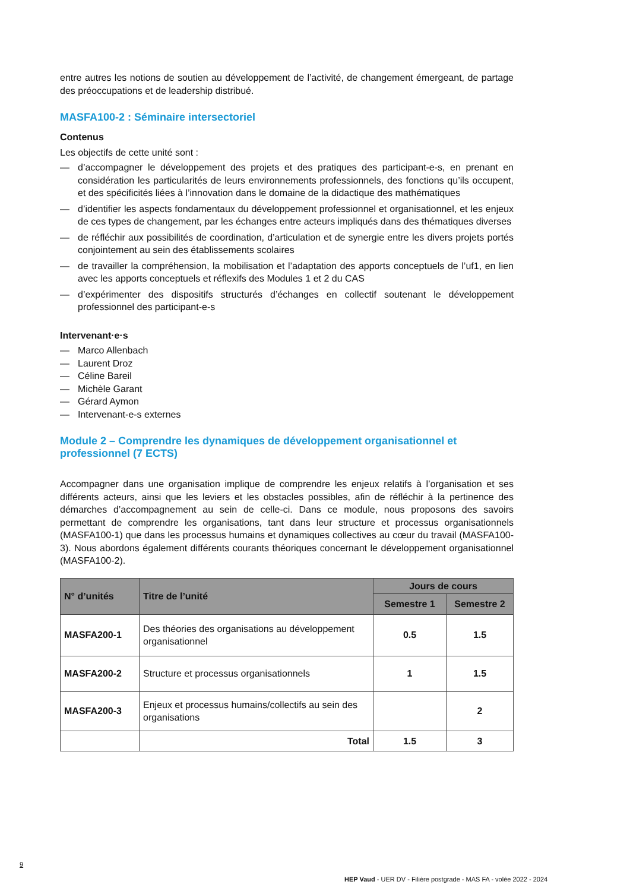entre autres les notions de soutien au développement de l’activité, de changement émergeant, de partage des préoccupations et de leadership distribué.
MASFA100-2 : Séminaire intersectoriel
Contenus
Les objectifs de cette unité sont :
— d’accompagner le développement des projets et des pratiques des participant-e-s, en prenant en considération les particularités de leurs environnements professionnels, des fonctions qu’ils occupent, et des spécificités liées à l’innovation dans le domaine de la didactique des mathématiques
— d’identifier les aspects fondamentaux du développement professionnel et organisationnel, et les enjeux de ces types de changement, par les échanges entre acteurs impliqués dans des thématiques diverses
— de réfléchir aux possibilités de coordination, d’articulation et de synergie entre les divers projets portés conjointement au sein des établissements scolaires
— de travailler la compréhension, la mobilisation et l’adaptation des apports conceptuels de l’uf1, en lien avec les apports conceptuels et réflexifs des Modules 1 et 2 du CAS
— d’expérimenter des dispositifs structurés d’échanges en collectif soutenant le développement professionnel des participant-e-s
Intervenant·e·s
— Marco Allenbach
— Laurent Droz
— Céline Bareil
— Michèle Garant
— Gérard Aymon
— Intervenant-e-s externes
Module 2 – Comprendre les dynamiques de développement organisationnel et professionnel (7 ECTS)
Accompagner dans une organisation implique de comprendre les enjeux relatifs à l’organisation et ses différents acteurs, ainsi que les leviers et les obstacles possibles, afin de réfléchir à la pertinence des démarches d’accompagnement au sein de celle-ci. Dans ce module, nous proposons des savoirs permettant de comprendre les organisations, tant dans leur structure et processus organisationnels (MASFA100-1) que dans les processus humains et dynamiques collectives au cœur du travail (MASFA100-3). Nous abordons également différents courants théoriques concernant le développement organisationnel (MASFA100-2).
| N° d’unités | Titre de l’unité | Jours de cours | |
| --- | --- | --- | --- |
| | | Semestre 1 | Semestre 2 |
| MASFA200-1 | Des théories des organisations au développement organisationnel | 0.5 | 1.5 |
| MASFA200-2 | Structure et processus organisationnels | 1 | 1.5 |
| MASFA200-3 | Enjeux et processus humains/collectifs au sein des organisations | | 2 |
| | Total | 1.5 | 3 |
9
HEP Vaud - UER DV - Filière postgrade - MAS FA - volée 2022 - 2024